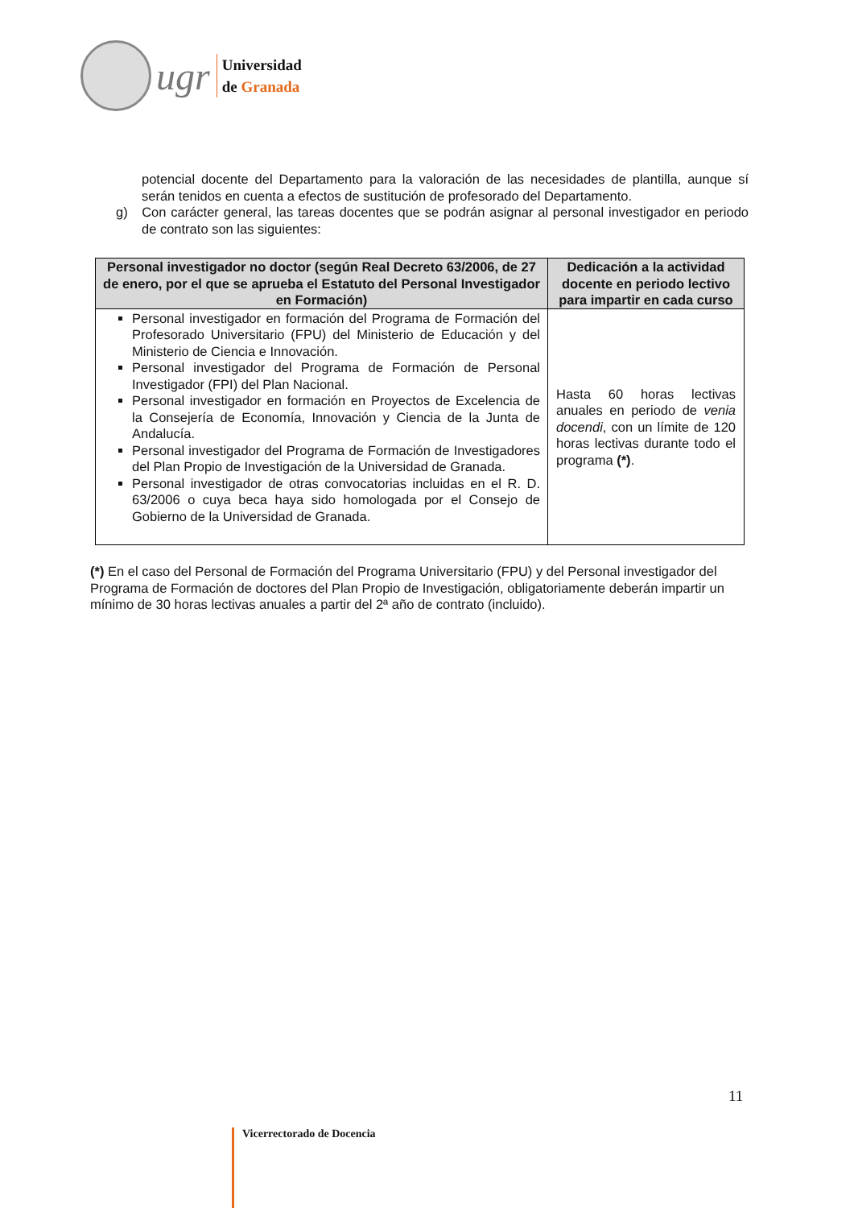ugr
Universidad
de Granada
potencial docente del Departamento para la valoración de las necesidades de plantilla, aunque sí serán tenidos en cuenta a efectos de sustitución de profesorado del Departamento.
g) Con carácter general, las tareas docentes que se podrán asignar al personal investigador en periodo de contrato son las siguientes:
| Personal investigador no doctor (según Real Decreto 63/2006, de 27 de enero, por el que se aprueba el Estatuto del Personal Investigador en Formación) | Dedicación a la actividad docente en periodo lectivo para impartir en cada curso |
| --- | --- |
| Personal investigador en formación del Programa de Formación del Profesorado Universitario (FPU) del Ministerio de Educación y del Ministerio de Ciencia e Innovación. Personal investigador del Programa de Formación de Personal Investigador (FPI) del Plan Nacional. Personal investigador en formación en Proyectos de Excelencia de la Consejería de Economía, Innovación y Ciencia de la Junta de Andalucía. Personal investigador del Programa de Formación de Investigadores del Plan Propio de Investigación de la Universidad de Granada. Personal investigador de otras convocatorias incluidas en el R. D. 63/2006 o cuya beca haya sido homologada por el Consejo de Gobierno de la Universidad de Granada. | Hasta 60 horas lectivas anuales en periodo de venia docendi , con un límite de 120 horas lectivas durante todo el programa (*) . |
(*) En el caso del Personal de Formación del Programa Universitario (FPU) y del Personal investigador del Programa de Formación de doctores del Plan Propio de Investigación, obligatoriamente deberán impartir un mínimo de 30 horas lectivas anuales a partir del 2ª año de contrato (incluido).
11
Vicerrectorado de Docencia